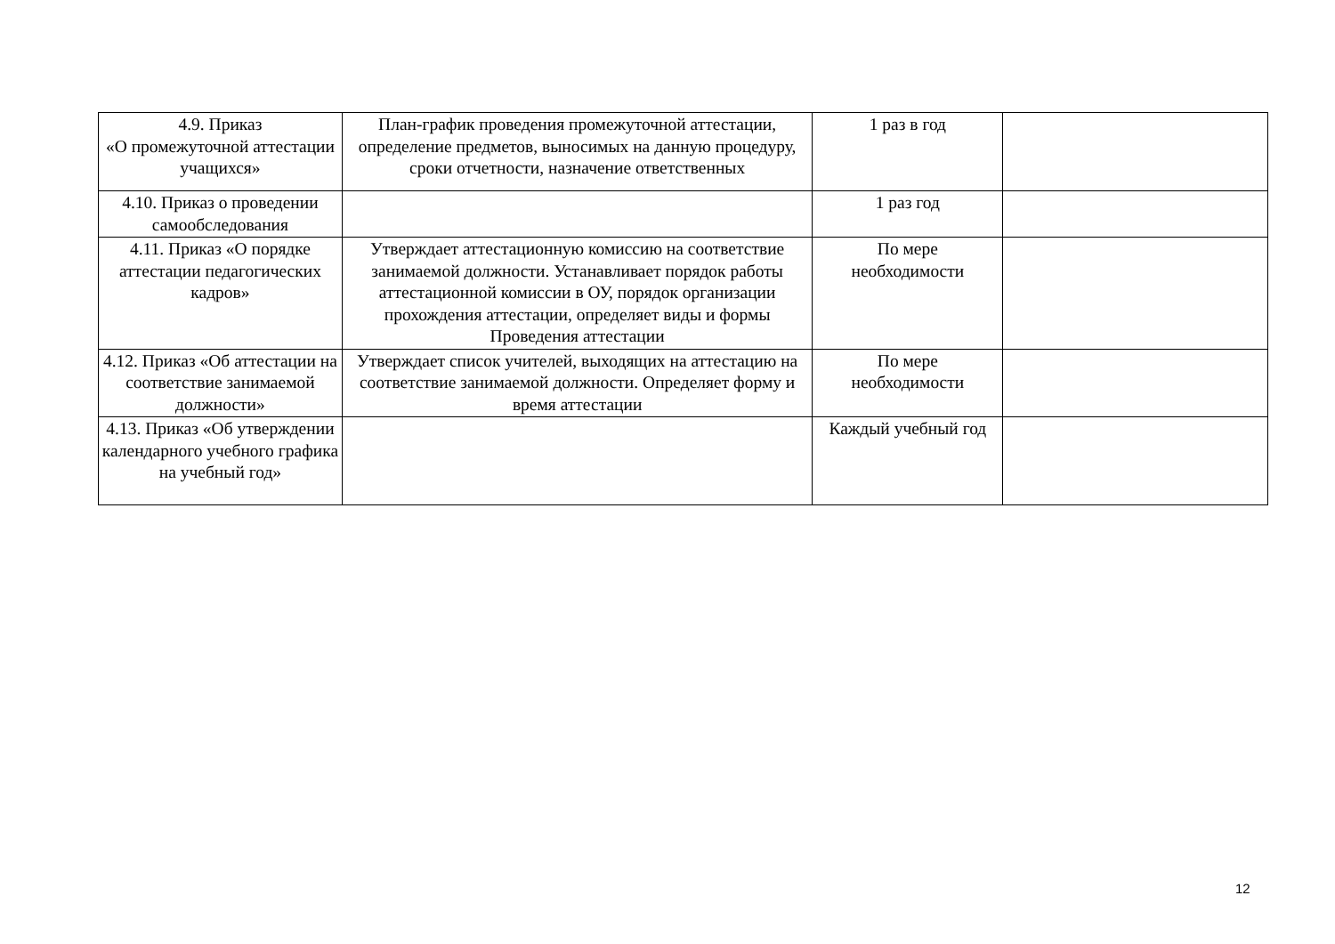| 4.9. Приказ «О промежуточной аттестации учащихся» | План-график проведения промежуточной аттестации, определение предметов, выносимых на данную процедуру, сроки отчетности, назначение ответственных | 1 раз в год | |
| 4.10. Приказ о проведении самообследования | | 1 раз год | |
| 4.11. Приказ «О порядке аттестации педагогических кадров» | Утверждает аттестационную комиссию на соответствие занимаемой должности. Устанавливает порядок работы аттестационной комиссии в ОУ, порядок организации прохождения аттестации, определяет виды и формы Проведения аттестации | По мере необходимости | |
| 4.12. Приказ «Об аттестации на соответствие занимаемой должности» | Утверждает список учителей, выходящих на аттестацию на соответствие занимаемой должности. Определяет форму и время аттестации | По мере необходимости | |
| 4.13. Приказ «Об утверждении календарного учебного графика на учебный год» | | Каждый учебный год | |
12